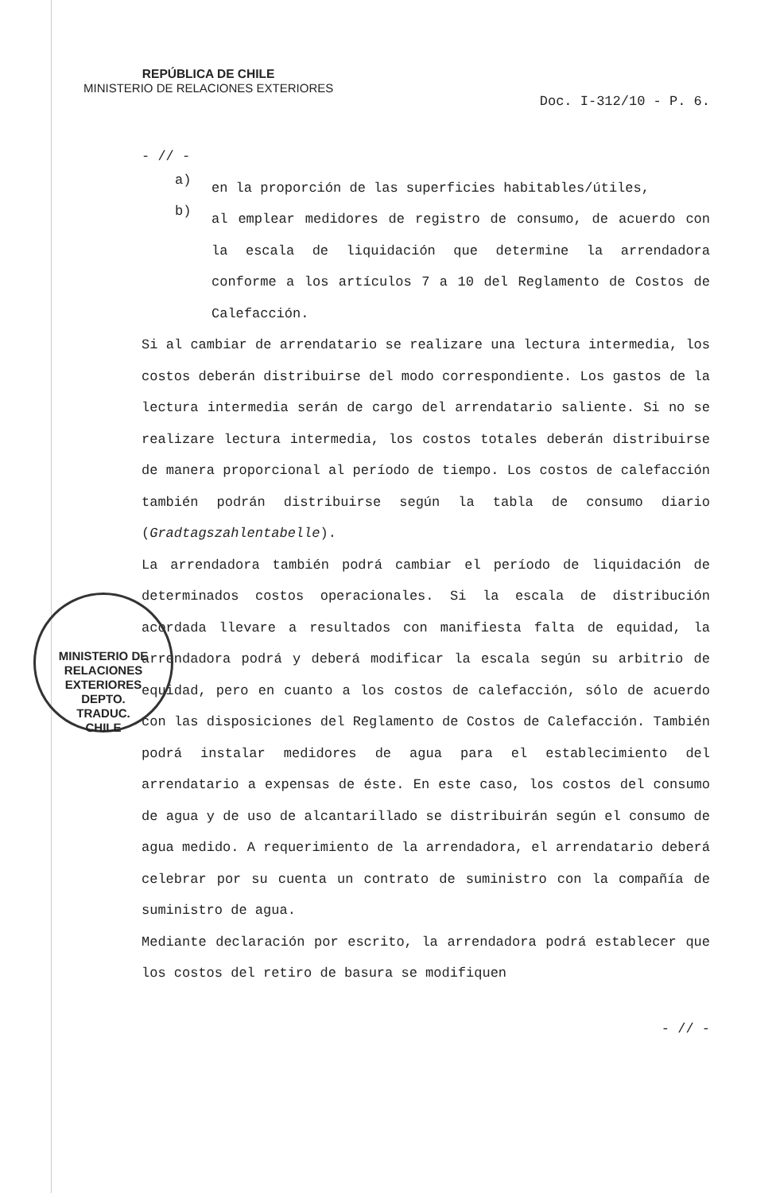REPÚBLICA DE CHILE
MINISTERIO DE RELACIONES EXTERIORES
Doc. I-312/10 - P. 6.
- // -
a)
en la proporción de las superficies habitables/útiles,
b)
al emplear medidores de registro de consumo, de acuerdo con la escala de liquidación que determine la arrendadora conforme a los artículos 7 a 10 del Reglamento de Costos de Calefacción.
Si al cambiar de arrendatario se realizare una lectura intermedia, los costos deberán distribuirse del modo correspondiente. Los gastos de la lectura intermedia serán de cargo del arrendatario saliente. Si no se realizare lectura intermedia, los costos totales deberán distribuirse de manera proporcional al período de tiempo. Los costos de calefacción también podrán distribuirse según la tabla de consumo diario (Gradtagszahlentabelle).
La arrendadora también podrá cambiar el período de liquidación de determinados costos operacionales. Si la escala de distribución acordada llevare a resultados con manifiesta falta de equidad, la arrendadora podrá y deberá modificar la escala según su arbitrio de equidad, pero en cuanto a los costos de calefacción, sólo de acuerdo con las disposiciones del Reglamento de Costos de Calefacción. También podrá instalar medidores de agua para el establecimiento del arrendatario a expensas de éste. En este caso, los costos del consumo de agua y de uso de alcantarillado se distribuirán según el consumo de agua medido. A requerimiento de la arrendadora, el arrendatario deberá celebrar por su cuenta un contrato de suministro con la compañía de suministro de agua.
Mediante declaración por escrito, la arrendadora podrá establecer que los costos del retiro de basura se modifiquen
- // -
MINISTERIO DE RELACIONES EXTERIORES
DEPTO.
TRADUC.
CHILE